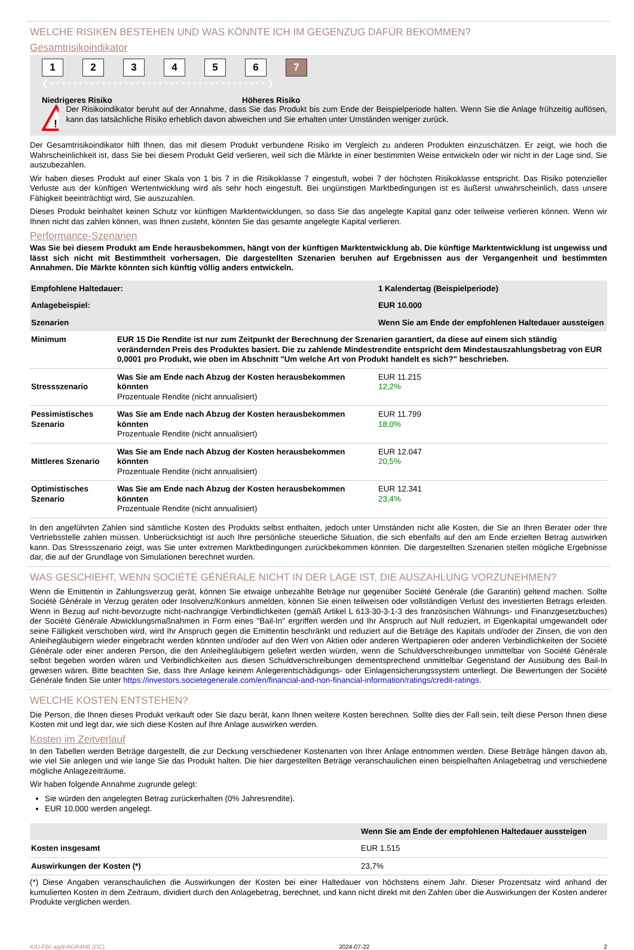WELCHE RISIKEN BESTEHEN UND WAS KÖNNTE ICH IM GEGENZUG DAFÜR BEKOMMEN?
Gesamtrisikoindikator
123456 7
❮ • • • • • • • • • • • • • • • • • • • • • • • • • • • • • • • • • • • • • • ❯
Niedrigeres Risiko Höheres Risiko
!
Der Risikoindikator beruht auf der Annahme, dass Sie das Produkt bis zum Ende der Beispielperiode halten. Wenn Sie die Anlage frühzeitig auflösen, kann das tatsächliche Risiko erheblich davon abweichen und Sie erhalten unter Umständen weniger zurück.
Der Gesamtrisikoindikator hilft Ihnen, das mit diesem Produkt verbundene Risiko im Vergleich zu anderen Produkten einzuschätzen. Er zeigt, wie hoch die Wahrscheinlichkeit ist, dass Sie bei diesem Produkt Geld verlieren, weil sich die Märkte in einer bestimmten Weise entwickeln oder wir nicht in der Lage sind, Sie auszubezahlen.
Wir haben dieses Produkt auf einer Skala von 1 bis 7 in die Risikoklasse 7 eingestuft, wobei 7 der höchsten Risikoklasse entspricht. Das Risiko potenzieller Verluste aus der künftigen Wertentwicklung wird als sehr hoch eingestuft. Bei ungünstigen Marktbedingungen ist es äußerst unwahrscheinlich, dass unsere Fähigkeit beeinträchtigt wird, Sie auszuzahlen.
Dieses Produkt beinhaltet keinen Schutz vor künftigen Marktentwicklungen, so dass Sie das angelegte Kapital ganz oder teilweise verlieren können. Wenn wir Ihnen nicht das zahlen können, was Ihnen zusteht, könnten Sie das gesamte angelegte Kapital verlieren.
Performance-Szenarien
Was Sie bei diesem Produkt am Ende herausbekommen, hängt von der künftigen Marktentwicklung ab. Die künftige Marktentwicklung ist ungewiss und lässt sich nicht mit Bestimmtheit vorhersagen. Die dargestellten Szenarien beruhen auf Ergebnissen aus der Vergangenheit und bestimmten Annahmen. Die Märkte könnten sich künftig völlig anders entwickeln.
| Empfohlene Haltedauer: | | 1 Kalendertag (Beispielperiode) |
| Anlagebeispiel: | | EUR 10.000 |
| Szenarien | | Wenn Sie am Ende der empfohlenen Haltedauer aussteigen |
| Minimum | EUR 15 Die Rendite ist nur zum Zeitpunkt der Berechnung der Szenarien garantiert, da diese auf einem sich ständig verändernden Preis des Produktes basiert. Die zu zahlende Mindestrendite entspricht dem Mindestauszahlungsbetrag von EUR 0,0001 pro Produkt, wie oben im Abschnitt "Um welche Art von Produkt handelt es sich?" beschrieben. | |
| Stressszenario | Was Sie am Ende nach Abzug der Kosten herausbekommen könnten Prozentuale Rendite (nicht annualisiert) | EUR 11.215 12,2% |
| Pessimistisches Szenario | Was Sie am Ende nach Abzug der Kosten herausbekommen könnten Prozentuale Rendite (nicht annualisiert) | EUR 11.799 18,0% |
| Mittleres Szenario | Was Sie am Ende nach Abzug der Kosten herausbekommen könnten Prozentuale Rendite (nicht annualisiert) | EUR 12.047 20,5% |
| Optimistisches Szenario | Was Sie am Ende nach Abzug der Kosten herausbekommen könnten Prozentuale Rendite (nicht annualisiert) | EUR 12.341 23,4% |
In den angeführten Zahlen sind sämtliche Kosten des Produkts selbst enthalten, jedoch unter Umständen nicht alle Kosten, die Sie an Ihren Berater oder Ihre Vertriebsstelle zahlen müssen. Unberücksichtigt ist auch Ihre persönliche steuerliche Situation, die sich ebenfalls auf den am Ende erzielten Betrag auswirken kann. Das Stressszenario zeigt, was Sie unter extremen Marktbedingungen zurückbekommen könnten. Die dargestellten Szenarien stellen mögliche Ergebnisse dar, die auf der Grundlage von Simulationen berechnet wurden.
WAS GESCHIEHT, WENN SOCIÉTÉ GÉNÉRALE NICHT IN DER LAGE IST, DIE AUSZAHLUNG VORZUNEHMEN?
Wenn die Emittentin in Zahlungsverzug gerät, können Sie etwaige unbezahlte Beträge nur gegenüber Société Générale (die Garantin) geltend machen. Sollte Société Générale in Verzug geraten oder Insolvenz/Konkurs anmelden, können Sie einen teilweisen oder vollständigen Verlust des investierten Betrags erleiden. Wenn in Bezug auf nicht-bevorzugte nicht-nachrangige Verbindlichkeiten (gemäß Artikel L 613-30-3-1-3 des französischen Währungs- und Finanzgesetzbuches) der Société Générale Abwicklungsmaßnahmen in Form eines "Bail-In" ergriffen werden und Ihr Anspruch auf Null reduziert, in Eigenkapital umgewandelt oder seine Fälligkeit verschoben wird, wird Ihr Anspruch gegen die Emittentin beschränkt und reduziert auf die Beträge des Kapitals und/oder der Zinsen, die von den Anleihegläubigern wieder eingebracht werden könnten und/oder auf den Wert von Aktien oder anderen Wertpapieren oder anderen Verbindlichkeiten der Société Générale oder einer anderen Person, die den Anleihegläubigern geliefert werden würden, wenn die Schuldverschreibungen unmittelbar von Société Générale selbst begeben worden wären und Verbindlichkeiten aus diesen Schuldverschreibungen dementsprechend unmittelbar Gegenstand der Ausübung des Bail-In gewesen wären. Bitte beachten Sie, dass Ihre Anlage keinem Anlegerentschädigungs- oder Einlagensicherungssystem unterliegt. Die Bewertungen der Société Générale finden Sie unter https://investors.societegenerale.com/en/financial-and-non-financial-information/ratings/credit-ratings.
WELCHE KOSTEN ENTSTEHEN?
Die Person, die Ihnen dieses Produkt verkauft oder Sie dazu berät, kann Ihnen weitere Kosten berechnen. Sollte dies der Fall sein, teilt diese Person Ihnen diese Kosten mit und legt dar, wie sich diese Kosten auf Ihre Anlage auswirken werden.
Kosten im Zeitverlauf
In den Tabellen werden Beträge dargestellt, die zur Deckung verschiedener Kostenarten von Ihrer Anlage entnommen werden. Diese Beträge hängen davon ab, wie viel Sie anlegen und wie lange Sie das Produkt halten. Die hier dargestellten Beträge veranschaulichen einen beispielhaften Anlagebetrag und verschiedene mögliche Anlagezeiträume.
Wir haben folgende Annahme zugrunde gelegt:
Sie würden den angelegten Betrag zurückerhalten (0% Jahresrendite).
EUR 10.000 werden angelegt.
| | Wenn Sie am Ende der empfohlenen Haltedauer aussteigen |
| Kosten insgesamt | EUR 1.515 |
| Auswirkungen der Kosten (*) | 23,7% |
(*) Diese Angaben veranschaulichen die Auswirkungen der Kosten bei einer Haltedauer von höchstens einem Jahr. Dieser Prozentsatz wird anhand der kumulierten Kosten in dem Zeitraum, dividiert durch den Anlagebetrag, berechnet, und kann nicht direkt mit den Zahlen über die Auswirkungen der Kosten anderer Produkte verglichen werden.
KID-FBI-agdnAGR4N6 (DC) 2024-07-22 2